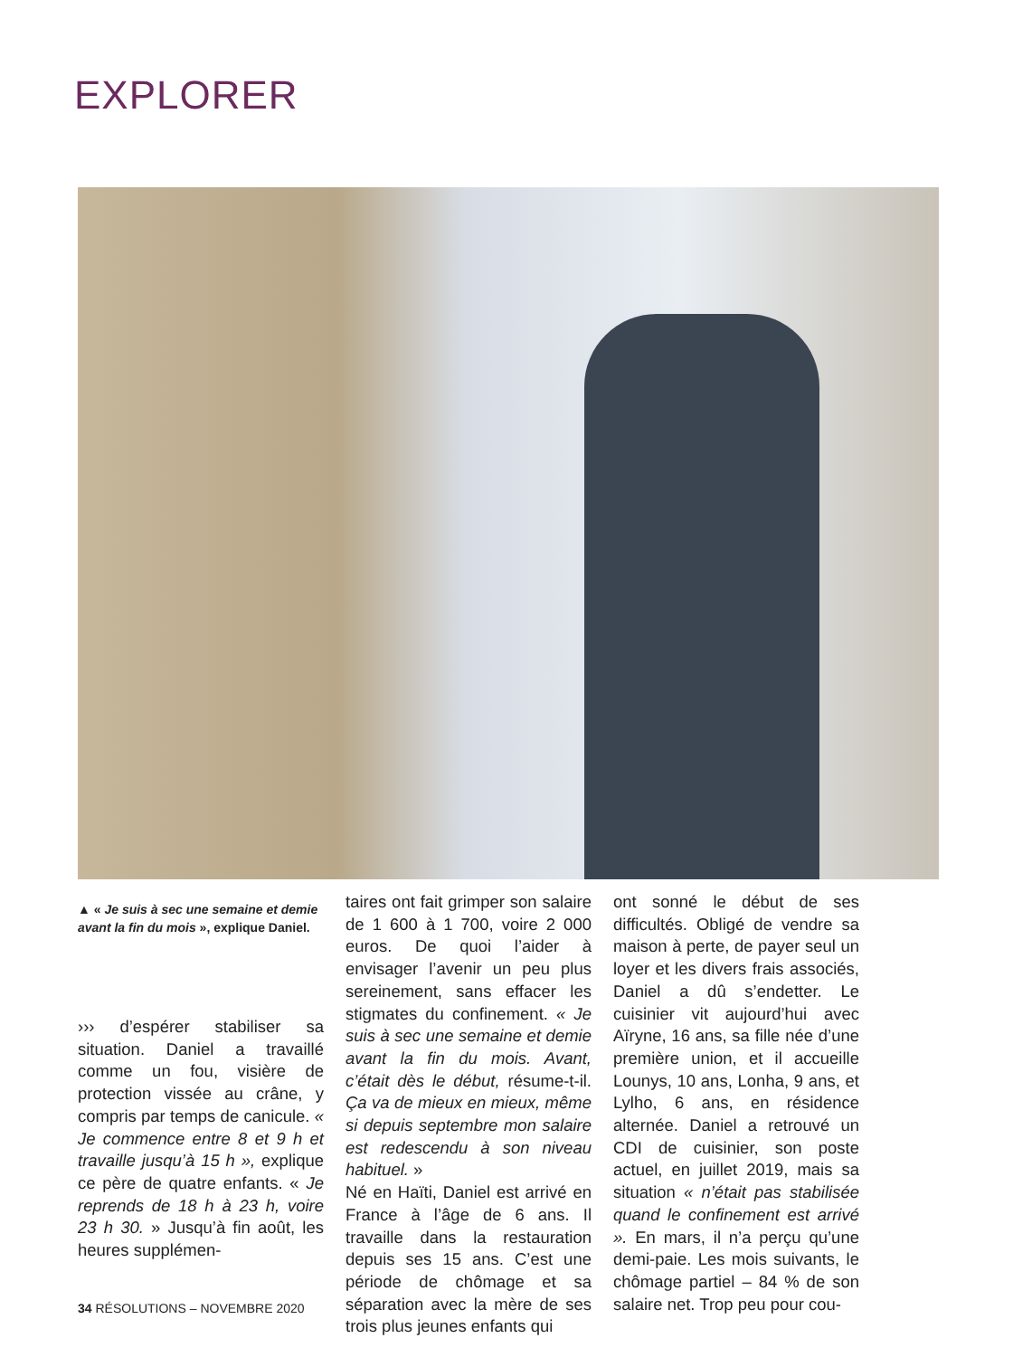EXPLORER
▲ « Je suis à sec une semaine et demie avant la fin du mois », explique Daniel.
››› d’espérer stabiliser sa situation. Daniel a travaillé comme un fou, visière de protection vissée au crâne, y compris par temps de canicule. « Je commence entre 8 et 9 h et travaille jusqu’à 15 h », explique ce père de quatre enfants. « Je reprends de 18 h à 23 h, voire 23 h 30. » Jusqu’à fin août, les heures supplémen-
taires ont fait grimper son salaire de 1 600 à 1 700, voire 2 000 euros. De quoi l’aider à envisager l’avenir un peu plus sereinement, sans effacer les stigmates du confinement. « Je suis à sec une semaine et demie avant la fin du mois. Avant, c’était dès le début, résume-t-il. Ça va de mieux en mieux, même si depuis septembre mon salaire est redescendu à son niveau habituel. »
Né en Haïti, Daniel est arrivé en France à l’âge de 6 ans. Il travaille dans la restauration depuis ses 15 ans. C’est une période de chômage et sa séparation avec la mère de ses trois plus jeunes enfants qui
ont sonné le début de ses difficultés. Obligé de vendre sa maison à perte, de payer seul un loyer et les divers frais associés, Daniel a dû s’endetter. Le cuisinier vit aujourd’hui avec Aïryne, 16 ans, sa fille née d’une première union, et il accueille Lounys, 10 ans, Lonha, 9 ans, et Lylho, 6 ans, en résidence alternée. Daniel a retrouvé un CDI de cuisinier, son poste actuel, en juillet 2019, mais sa situation « n’était pas stabilisée quand le confinement est arrivé ». En mars, il n’a perçu qu’une demi-paie. Les mois suivants, le chômage partiel – 84 % de son salaire net. Trop peu pour cou-
34 RÉSOLUTIONS – NOVEMBRE 2020